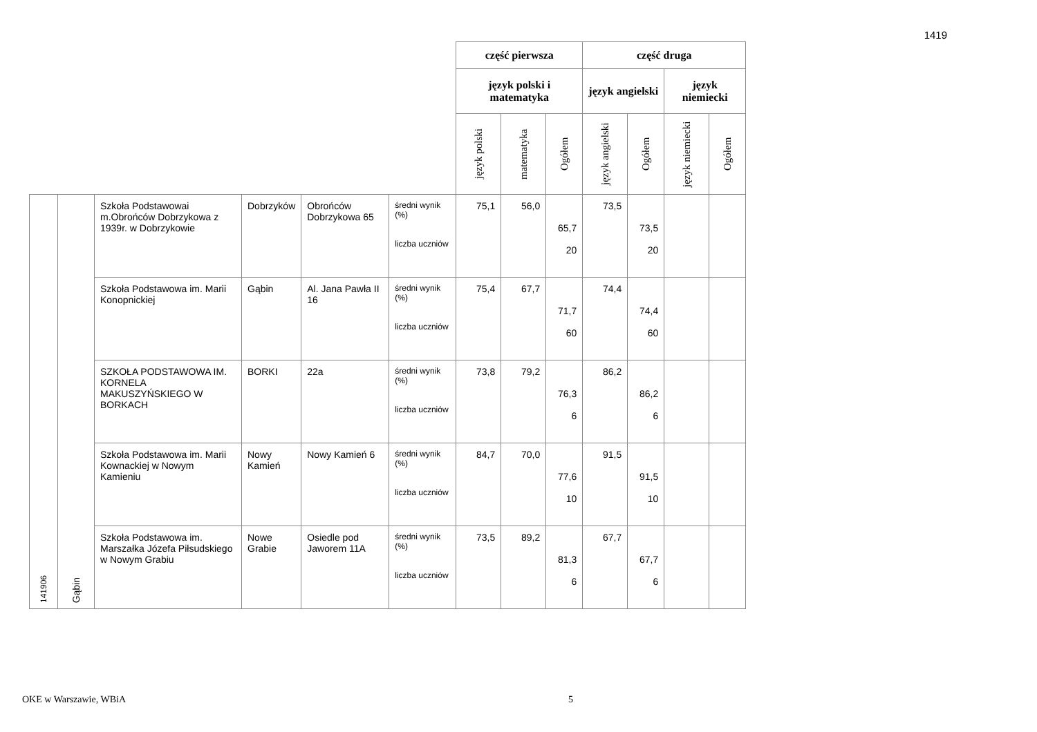1419
| | | | | | | część pierwsza | | | część druga | | | |
| | | | | | | język polski i matematyka | | | język angielski | | język niemiecki | |
| | | | | | | język polski | matematyka | Ogółem | język angielski | Ogółem | język niemiecki | Ogółem |
| 141906 | Gąbin | Szkoła Podstawowai m.Obrońców Dobrzykowa z 1939r. w Dobrzykowie | Dobrzyków | Obrońców Dobrzykowa 65 | średni wynik (%) liczba uczniów | 75,1 | 56,0 | 65,7 20 | 73,5 | 73,5 20 | | |
| | | Szkoła Podstawowa im. Marii Konopnickiej | Gąbin | Al. Jana Pawła II 16 | średni wynik (%) liczba uczniów | 75,4 | 67,7 | 71,7 60 | 74,4 | 74,4 60 | | |
| | | SZKOŁA PODSTAWOWA IM. KORNELA MAKUSZYŃSKIEGO W BORKACH | BORKI | 22a | średni wynik (%) liczba uczniów | 73,8 | 79,2 | 76,3 6 | 86,2 | 86,2 6 | | |
| | | Szkoła Podstawowa im. Marii Kownackiej w Nowym Kamieniu | Nowy Kamień | Nowy Kamień 6 | średni wynik (%) liczba uczniów | 84,7 | 70,0 | 77,6 10 | 91,5 | 91,5 10 | | |
| | | Szkoła Podstawowa im. Marszałka Józefa Piłsudskiego w Nowym Grabiu | Nowe Grabie | Osiedle pod Jaworem 11A | średni wynik (%) liczba uczniów | 73,5 | 89,2 | 81,3 6 | 67,7 | 67,7 6 | | |
OKE w Warszawie, WBiA 5